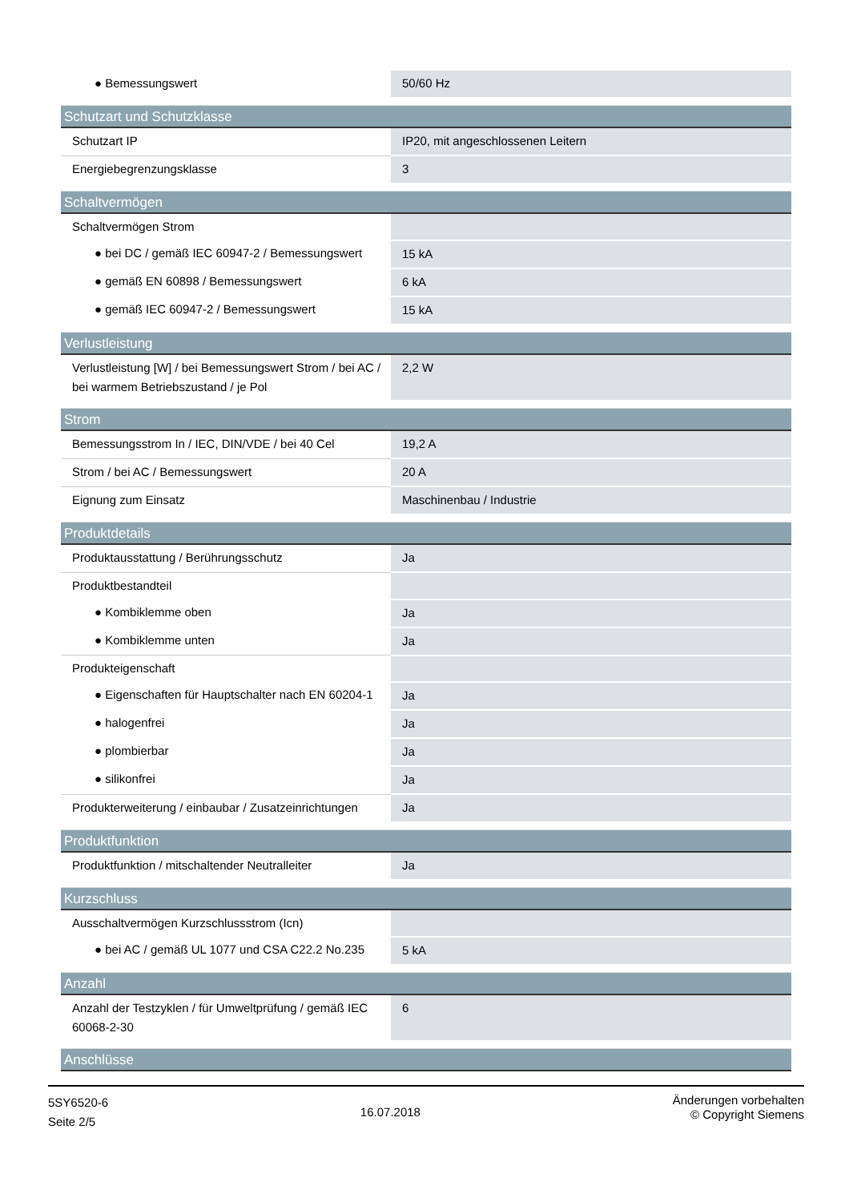| ● Bemessungswert | 50/60 Hz |
| Schutzart und Schutzklasse | |
| Schutzart IP | IP20, mit angeschlossenen Leitern |
| Energiebegrenzungsklasse | 3 |
| Schaltvermögen | |
| Schaltvermögen Strom | |
| ● bei DC / gemäß IEC 60947-2 / Bemessungswert | 15 kA |
| ● gemäß EN 60898 / Bemessungswert | 6 kA |
| ● gemäß IEC 60947-2 / Bemessungswert | 15 kA |
| Verlustleistung | |
| Verlustleistung [W] / bei Bemessungswert Strom / bei AC / bei warmem Betriebszustand / je Pol | 2,2 W |
| Strom | |
| Bemessungsstrom In / IEC, DIN/VDE / bei 40 Cel | 19,2 A |
| Strom / bei AC / Bemessungswert | 20 A |
| Eignung zum Einsatz | Maschinenbau / Industrie |
| Produktdetails | |
| Produktausstattung / Berührungsschutz | Ja |
| Produktbestandteil | |
| ● Kombiklemme oben | Ja |
| ● Kombiklemme unten | Ja |
| Produkteigenschaft | |
| ● Eigenschaften für Hauptschalter nach EN 60204-1 | Ja |
| ● halogenfrei | Ja |
| ● plombierbar | Ja |
| ● silikonfrei | Ja |
| Produkterweiterung / einbaubar / Zusatzeinrichtungen | Ja |
| Produktfunktion | |
| Produktfunktion / mitschaltender Neutralleiter | Ja |
| Kurzschluss | |
| Ausschaltvermögen Kurzschlussstrom (Icn) | |
| ● bei AC / gemäß UL 1077 und CSA C22.2 No.235 | 5 kA |
| Anzahl | |
| Anzahl der Testzyklen / für Umweltprüfung / gemäß IEC 60068-2-30 | 6 |
| Anschlüsse | |
5SY6520-6
Seite 2/5
16.07.2018
Änderungen vorbehalten
© Copyright Siemens